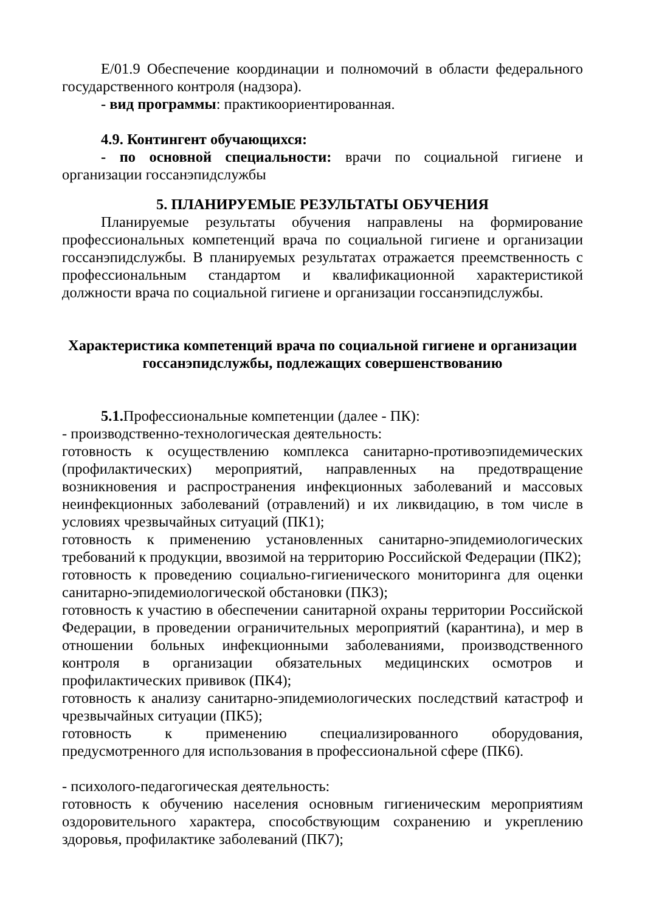Е/01.9 Обеспечение координации и полномочий в области федерального государственного контроля (надзора).
- вид программы: практикоориентированная.
4.9. Контингент обучающихся:
- по основной специальности: врачи по социальной гигиене и организации госсанэпидслужбы
5. ПЛАНИРУЕМЫЕ РЕЗУЛЬТАТЫ ОБУЧЕНИЯ
Планируемые результаты обучения направлены на формирование профессиональных компетенций врача по социальной гигиене и организации госсанэпидслужбы. В планируемых результатах отражается преемственность с профессиональным стандартом и квалификационной характеристикой должности врача по социальной гигиене и организации госсанэпидслужбы.
Характеристика компетенций врача по социальной гигиене и организации госсанэпидслужбы, подлежащих совершенствованию
5.1. Профессиональные компетенции (далее - ПК):
- производственно-технологическая деятельность:
готовность к осуществлению комплекса санитарно-противоэпидемических (профилактических) мероприятий, направленных на предотвращение возникновения и распространения инфекционных заболеваний и массовых неинфекционных заболеваний (отравлений) и их ликвидацию, в том числе в условиях чрезвычайных ситуаций (ПК1);
готовность к применению установленных санитарно-эпидемиологических требований к продукции, ввозимой на территорию Российской Федерации (ПК2);
готовность к проведению социально-гигиенического мониторинга для оценки санитарно-эпидемиологической обстановки (ПК3);
готовность к участию в обеспечении санитарной охраны территории Российской Федерации, в проведении ограничительных мероприятий (карантина), и мер в отношении больных инфекционными заболеваниями, производственного контроля в организации обязательных медицинских осмотров и профилактических прививок (ПК4);
готовность к анализу санитарно-эпидемиологических последствий катастроф и чрезвычайных ситуации (ПК5);
готовность к применению специализированного оборудования, предусмотренного для использования в профессиональной сфере (ПК6).
- психолого-педагогическая деятельность:
готовность к обучению населения основным гигиеническим мероприятиям оздоровительного характера, способствующим сохранению и укреплению здоровья, профилактике заболеваний (ПК7);